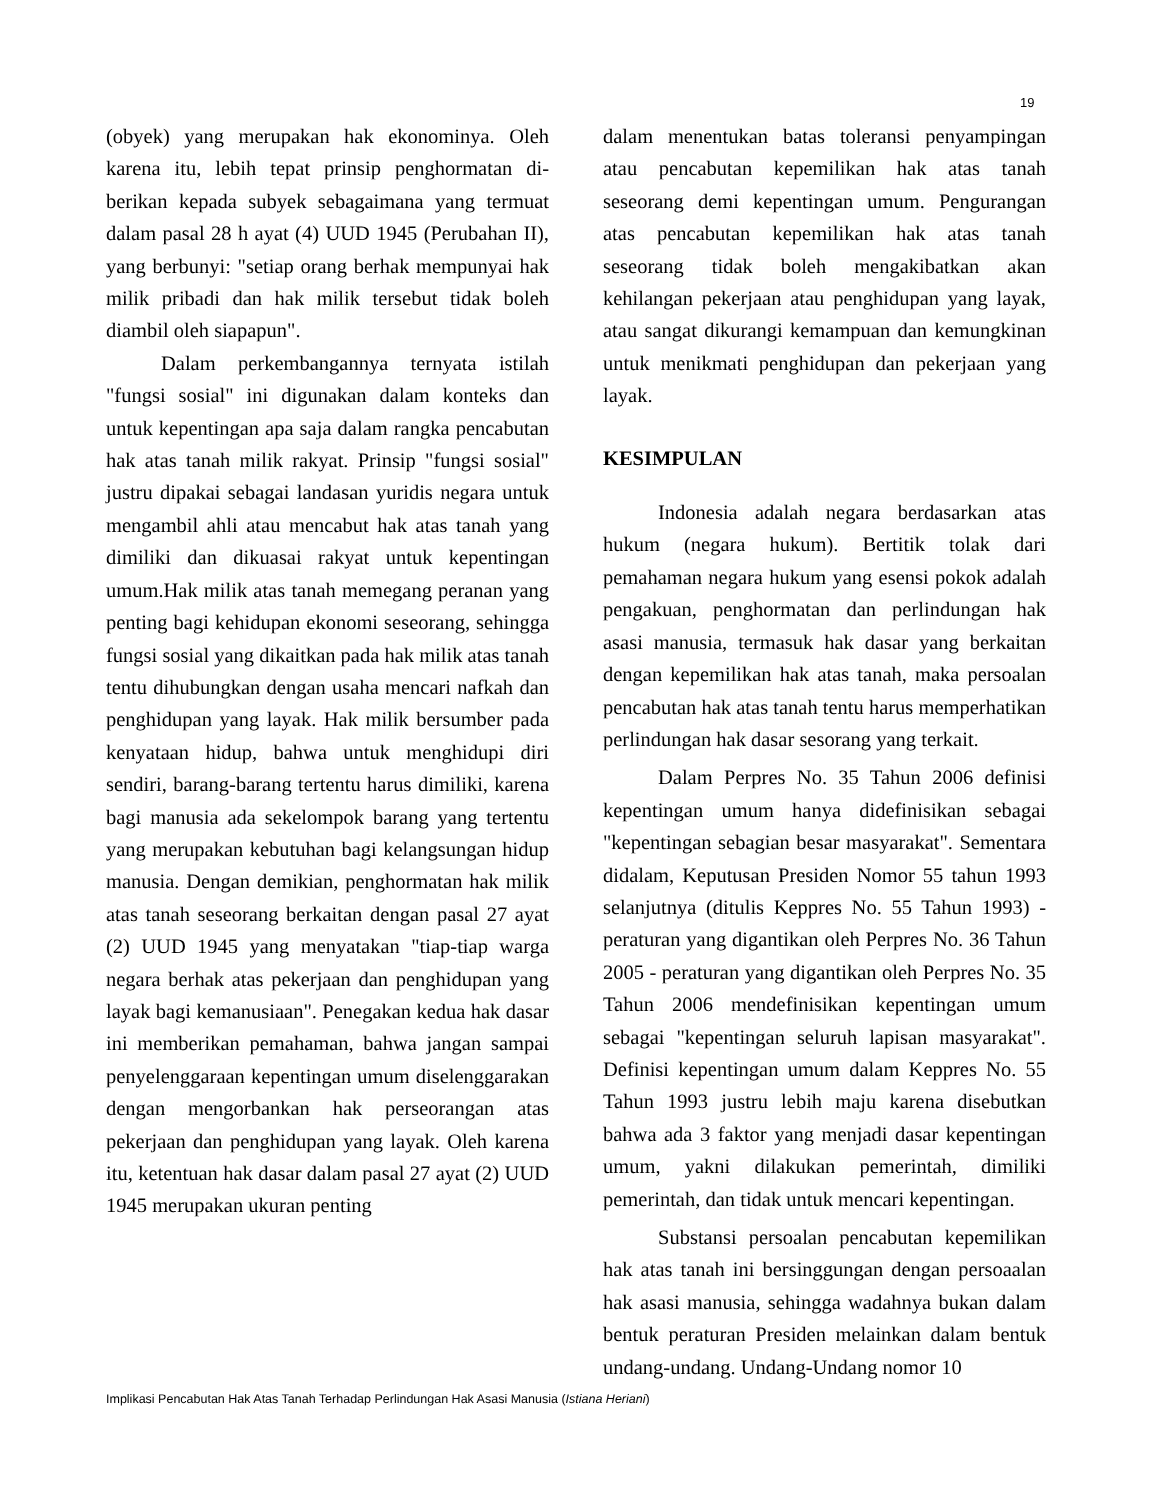19
(obyek) yang merupakan hak ekonominya. Oleh karena itu, lebih tepat prinsip penghormatan di­berikan kepada subyek sebagaimana yang termuat dalam pasal 28 h ayat (4) UUD 1945 (Perubahan II), yang berbunyi: "setiap orang berhak mempunyai hak milik pribadi dan hak milik tersebut tidak boleh diambil oleh siapapun".
Dalam perkembangannya ternyata istilah "fungsi sosial" ini digunakan dalam konteks dan untuk kepentingan apa saja dalam rangka pencabutan hak atas tanah milik rakyat. Prinsip "fungsi sosial" justru dipakai sebagai landasan yuridis negara untuk mengambil ahli atau mencabut hak atas tanah yang dimiliki dan dikuasai rakyat untuk kepentingan umum.Hak milik atas tanah memegang peranan yang penting bagi kehidupan ekonomi seseorang, sehingga fungsi sosial yang dikaitkan pada hak milik atas tanah tentu dihubungkan dengan usaha mencari nafkah dan penghidupan yang layak. Hak milik bersumber pada kenyataan hidup, bahwa untuk menghidupi diri sendiri, barang-barang tertentu harus dimiliki, karena bagi manusia ada sekelompok barang yang tertentu yang merupakan kebutuhan bagi kelangsungan hidup manusia. Dengan demikian, penghormatan hak milik atas tanah seseorang berkaitan dengan pasal 27 ayat (2) UUD 1945 yang menyatakan "tiap-tiap warga negara berhak atas pekerjaan dan penghidupan yang layak bagi kemanusiaan". Penegakan kedua hak dasar ini memberikan pemahaman, bahwa jangan sampai penyelenggaraan kepentingan umum diselenggarakan dengan mengorbankan hak perseorangan atas pekerjaan dan penghidupan yang layak. Oleh karena itu, ketentuan hak dasar dalam pasal 27 ayat (2) UUD 1945 merupakan ukuran penting
dalam menentukan batas toleransi penyampingan atau pencabutan kepemilikan hak atas tanah seseorang demi kepentingan umum. Pengurangan atas pencabutan kepemilikan hak atas tanah seseorang tidak boleh mengakibatkan akan kehilangan pekerjaan atau penghidupan yang layak, atau sangat dikurangi kemampuan dan kemungkinan untuk menikmati penghidupan dan pekerjaan yang layak.
KESIMPULAN
Indonesia adalah negara berdasarkan atas hukum (negara hukum). Bertitik tolak dari pemahaman negara hukum yang esensi pokok adalah pengakuan, penghormatan dan perlindungan hak asasi manusia, termasuk hak dasar yang berkaitan dengan kepemilikan hak atas tanah, maka persoalan pen­cabutan hak atas tanah tentu harus memperhatikan perlindungan hak dasar sesorang yang terkait.
Dalam Perpres No. 35 Tahun 2006 definisi kepentingan umum hanya didefinisikan sebagai "kepentingan sebagian besar masyarakat". Sementara didalam, Keputusan Presiden Nomor 55 tahun 1993 selanjutnya (ditulis Keppres No. 55 Tahun 1993) - peraturan yang digantikan oleh Perpres No. 36 Tahun 2005 - peraturan yang digantikan oleh Perpres No. 35 Tahun 2006 mendefinisikan kepentingan umum sebagai "kepentingan seluruh lapisan masyarakat". Definisi kepentingan umum dalam Keppres No. 55 Tahun 1993 justru lebih maju karena disebutkan bahwa ada 3 faktor yang menjadi dasar kepentingan umum, yakni dilakukan pemerintah, dimiliki pemerintah, dan tidak untuk mencari kepentingan.
Substansi persoalan pencabutan kepemilikan hak atas tanah ini bersinggungan dengan persoaalan hak asasi manusia, sehingga wadahnya bukan dalam bentuk peraturan Presiden melainkan dalam bentuk undang-undang. Undang-Undang nomor 10
Implikasi Pencabutan Hak Atas Tanah Terhadap Perlindungan Hak Asasi Manusia (Istiana Heriani)